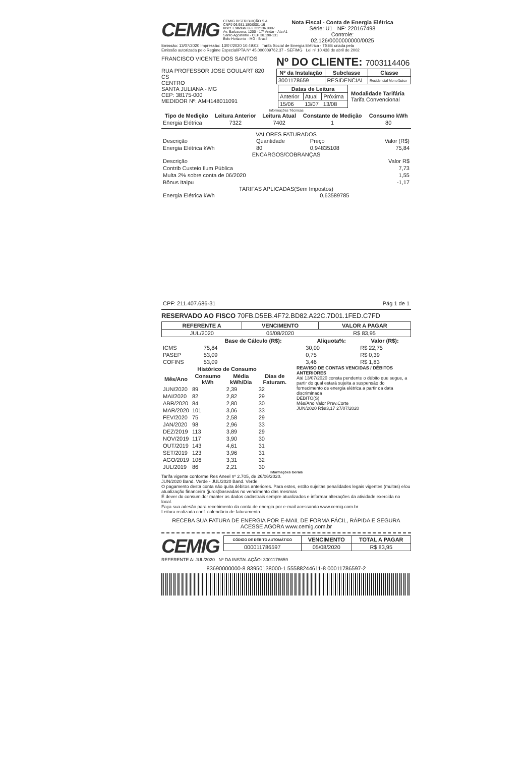CEMIG
CEMIG DISTRIBUIÇÃO S.A.
CNPJ 06.981.180/0001-16
Inscr. Estadual 062.322136.0087
Av. Barbacena, 1200 - 17º Andar - Ala A1
Santo Agostinho - CEP 30.190-131
Belo Horizonte - MG - Brasil
Nota Fiscal - Conta de Energia Elétrica
Série: U1 NF: 220167498
Controle:
02.126/0000000000/0025
Emissão: 13/07/2020 Impressão: 13/07/2020 10:49:02 Tarifa Social de Energia Elétrica - TSEE criada pela
Emissão autorizada pelo Regime Especial/PTA Nº 45.000009762.37 - SEF/MG Lei nº 10.438 de abril de 2002
FRANCISCO VICENTE DOS SANTOS
RUA PROFESSOR JOSE GOULART 820
CS
CENTRO
SANTA JULIANA - MG
CEP: 38175-000
MEDIDOR Nº: AMH148011091
Nº DO CLIENTE: 7003114406
| Nº da Instalação | Subclasse | Classe |
| --- | --- | --- |
| 3001178659 | RESIDENCIAL | Residencial Monofásico |
| / Datas de Leitura / / / / --- / --- / --- / / Anterior / Atual / Próxima / / 15/06 / 13/07 / 13/08 / | Modalidade Tarifária Tarifa Convencional |
Informações Técnicas
| Tipo de Medição | Leitura Anterior | Leitura Atual | Constante de Medição | Consumo kWh |
| --- | --- | --- | --- | --- |
| Energia Elétrica | 7322 | 7402 | 1 | 80 |
VALORES FATURADOS
| Descrição | Quantidade | Preço | Valor (R$) |
| Energia Elétrica kWh | 80 | 0,94835108 | 75,84 |
ENCARGOS/COBRANÇAS
| Descrição | Valor R$ |
| Contrib Custeio Ilum Pública | 7,73 |
| Multa 2% sobre conta de 06/2020 | 1,55 |
| Bônus Itaipu | -1,17 |
TARIFAS APLICADAS(Sem Impostos)
| Energia Elétrica kWh | 0,63589785 |
| CPF: 211.407.686-31 | Pág 1 de 1 |
RESERVADO AO FISCO 70FB.D5EB.4F72.BD82.A22C.7D01.1FED.C7FD
| REFERENTE A | VENCIMENTO | VALOR A PAGAR |
| --- | --- | --- |
| JUL/2020 | 05/08/2020 | R$ 83,95 |
| | Base de Cálculo (R$): | Alíquota%: | Valor (R$): |
| --- | --- | --- | --- |
| ICMS | 75,84 | 30,00 | R$ 22,75 |
| PASEP | 53,09 | 0,75 | R$ 0,39 |
| COFINS | 53,09 | 3,46 | R$ 1,83 |
| Histórico de Consumo | | | |
| --- | --- | --- | --- |
| Mês/Ano | Consumo kWh | Média kWh/Dia | Dias de Faturam. |
| JUN/2020 | 89 | 2,39 | 32 |
| MAI/2020 | 82 | 2,82 | 29 |
| ABR/2020 | 84 | 2,80 | 30 |
| MAR/2020 | 101 | 3,06 | 33 |
| FEV/2020 | 75 | 2,58 | 29 |
| JAN/2020 | 98 | 2,96 | 33 |
| DEZ/2019 | 113 | 3,89 | 29 |
| NOV/2019 | 117 | 3,90 | 30 |
| OUT/2019 | 143 | 4,61 | 31 |
| SET/2019 | 123 | 3,96 | 31 |
| AGO/2019 | 106 | 3,31 | 32 |
| JUL/2019 | 86 | 2,21 | 30 |
REAVISO DE CONTAS VENCIDAS / DÉBITOS ANTERIORES
Até 13/07/2020 consta pendente o débito que segue, a partir do qual estará sujeita a suspensão do fornecimento de energia elétrica a partir da data discriminada
DÉBITO(S)
Mês/Ano Valor Prev.Corte
JUN/2020 R$83,17 27/07/2020
Informações Gerais
Tarifa vigente conforme Res Aneel nº 2.705, de 26/06/2020.
JUN/2020 Band. Verde - JUL/2020 Band. Verde
O pagamento desta conta não quita débitos anteriores. Para estes, estão sujeitas penalidades legais vigentes (multas) e/ou atualização financeira (juros)baseadas no vencimento das mesmas
É dever do consumidor manter os dados cadastrais sempre atualizados e informar alterações da atividade exercida no local.
Faça sua adesão para recebimento da conta de energia por e-mail acessando www.cemig.com.br
Leitura realizada conf. calendário de faturamento.
RECEBA SUA FATURA DE ENERGIA POR E-MAIL DE FORMA FÁCIL, RÁPIDA E SEGURA
ACESSE AGORA www.cemig.com.br
CEMIG
| CÓDIGO DE DÉBITO AUTOMÁTICO | VENCIMENTO | TOTAL A PAGAR |
| --- | --- | --- |
| 000011786597 | 05/08/2020 | R$ 83,95 |
REFERENTE A: JUL/2020 Nº DA INSTALAÇÃO: 3001178659
83690000000-8 83950138000-1 55588244611-8 00011786597-2